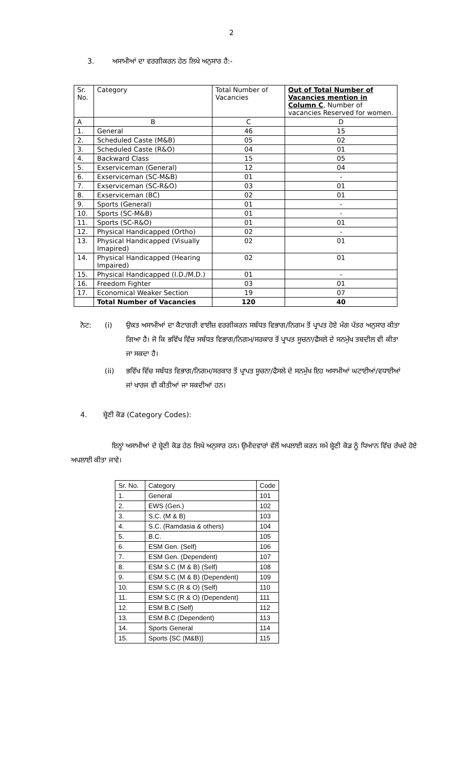2
3. ਅਸਾਮੀਆਂ ਦਾ ਵਰਗੀਕਰਨ ਹੇਠ ਲਿਖੇ ਅਨੁਸਾਰ ਹੈ:-
| Sr. No. | Category | Total Number of Vacancies | Out of Total Number of Vacancies mention in Column C , Number of vacancies Reserved for women. |
| A | B | C | D |
| 1. | General | 46 | 15 |
| 2. | Scheduled Caste (M&B) | 05 | 02 |
| 3. | Scheduled Caste (R&O) | 04 | 01 |
| 4. | Backward Class | 15 | 05 |
| 5. | Exserviceman (General) | 12 | 04 |
| 6. | Exserviceman (SC-M&B) | 01 | - |
| 7. | Exserviceman (SC-R&O) | 03 | 01 |
| 8. | Exserviceman (BC) | 02 | 01 |
| 9. | Sports (General) | 01 | - |
| 10. | Sports (SC-M&B) | 01 | - |
| 11. | Sports (SC-R&O) | 01 | 01 |
| 12. | Physical Handicapped (Ortho) | 02 | - |
| 13. | Physical Handicapped (Visually Imapired) | 02 | 01 |
| 14. | Physical Handicapped (Hearing Impaired) | 02 | 01 |
| 15. | Physical Handicapped (I.D./M.D.) | 01 | - |
| 16. | Freedom Fighter | 03 | 01 |
| 17. | Economical Weaker Section | 19 | 07 |
| | Total Number of Vacancies | 120 | 40 |
ਨੋਟ: (i) ਉਕਤ ਅਸਾਮੀਆਂ ਦਾ ਕੈਟਾਗਰੀ ਵਾਈਜ਼ ਵਰਗੀਕਰਨ ਸਬੰਧਤ ਵਿਭਾਗ/ਨਿਗਮ ਤੋਂ ਪ੍ਰਾਪਤ ਹੋਏ ਮੰਗ ਪੱਤਰ ਅਨੁਸਾਰ ਕੀਤਾ ਗਿਆ ਹੈ। ਜੋ ਕਿ ਭਵਿੱਖ ਵਿੱਚ ਸਬੰਧਤ ਵਿਭਾਗ/ਨਿਗਮ/ਸਰਕਾਰ ਤੋਂ ਪ੍ਰਾਪਤ ਸੂਚਨਾ/ਫੈਸਲੇ ਦੇ ਸਨਮੁੱਖ ਤਬਦੀਲ ਵੀ ਕੀਤਾ ਜਾ ਸਕਦਾ ਹੈ।
(ii) ਭਵਿੱਖ ਵਿੱਚ ਸਬੰਧਤ ਵਿਭਾਗ/ਨਿਗਮ/ਸਰਕਾਰ ਤੋਂ ਪ੍ਰਾਪਤ ਸੂਚਨਾ/ਫੈਸਲੇ ਦੇ ਸਨਮੁੱਖ ਇਹ ਅਸਾਮੀਆਂ ਘਟਾਈਆਂ/ਵਧਾਈਆਂ ਜਾਂ ਖਾਰਜ ਵੀ ਕੀਤੀਆਂ ਜਾ ਸਕਦੀਆਂ ਹਨ।
4. ਸ਼੍ਰੇਣੀ ਕੋਡ (Category Codes):
ਇਨ੍ਹਾਂ ਅਸਾਮੀਆਂ ਦੇ ਸ਼੍ਰੇਣੀ ਕੋਡ ਹੇਠ ਲਿਖੇ ਅਨੁਸਾਰ ਹਨ। ਉਮੀਦਵਾਰਾਂ ਵੱਲੋਂ ਅਪਲਾਈ ਕਰਨ ਸਮੇਂ ਸ਼੍ਰੇਣੀ ਕੋਡ ਨੂੰ ਧਿਆਨ ਵਿੱਚ ਰੱਖਦੇ ਹੋਏ ਅਪਲਾਈ ਕੀਤਾ ਜਾਵੇ।
| Sr. No. | Category | Code |
| 1. | General | 101 |
| 2. | EWS (Gen.) | 102 |
| 3. | S.C. (M & B) | 103 |
| 4. | S.C. (Ramdasia & others) | 104 |
| 5. | B.C. | 105 |
| 6. | ESM Gen. (Self) | 106 |
| 7. | ESM Gen. (Dependent) | 107 |
| 8. | ESM S.C (M & B) (Self) | 108 |
| 9. | ESM S.C (M & B) (Dependent) | 109 |
| 10. | ESM S.C (R & O) (Self) | 110 |
| 11. | ESM S.C (R & O) (Dependent) | 111 |
| 12. | ESM B.C (Self) | 112 |
| 13. | ESM B.C (Dependent) | 113 |
| 14. | Sports General | 114 |
| 15. | Sports {SC (M&B)} | 115 |